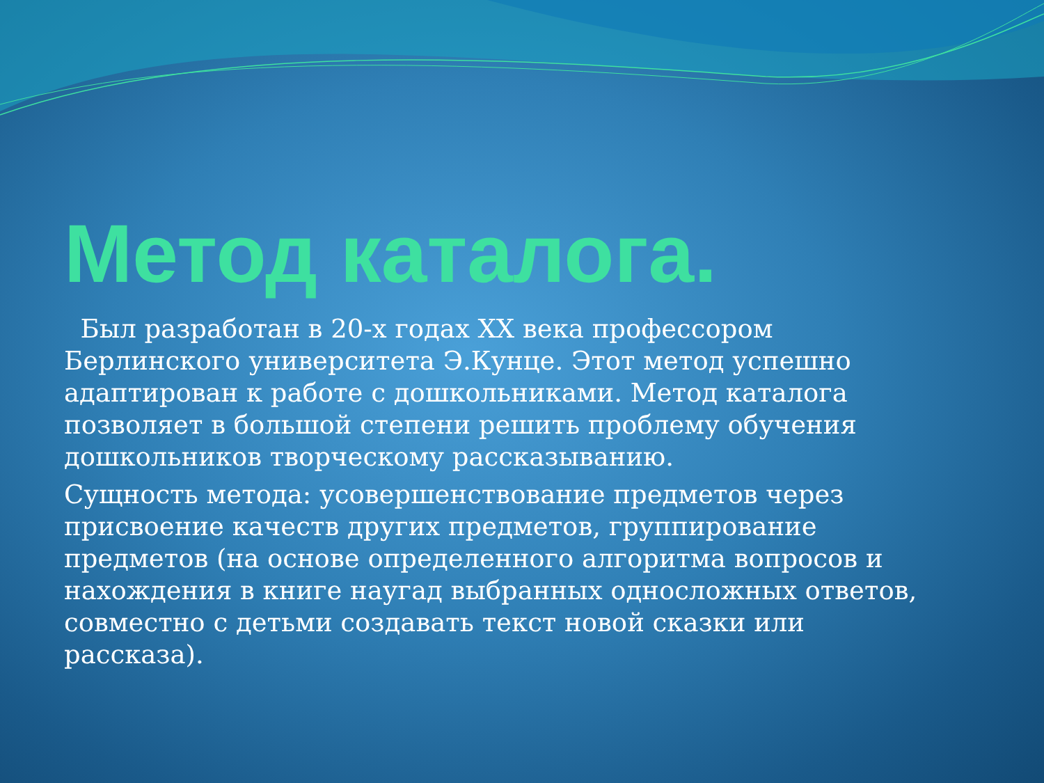Метод каталога.
Был разработан в 20-х годах XX века профессором Берлинского университета Э.Кунце. Этот метод успешно адаптирован к работе с дошкольниками. Метод каталога позволяет в большой степени решить проблему обучения дошкольников творческому рассказыванию.
Сущность метода: усовершенствование предметов через присвоение качеств других предметов, группирование предметов (на основе определенного алгоритма вопросов и нахождения в книге наугад выбранных односложных ответов, совместно с детьми создавать текст новой сказки или рассказа).